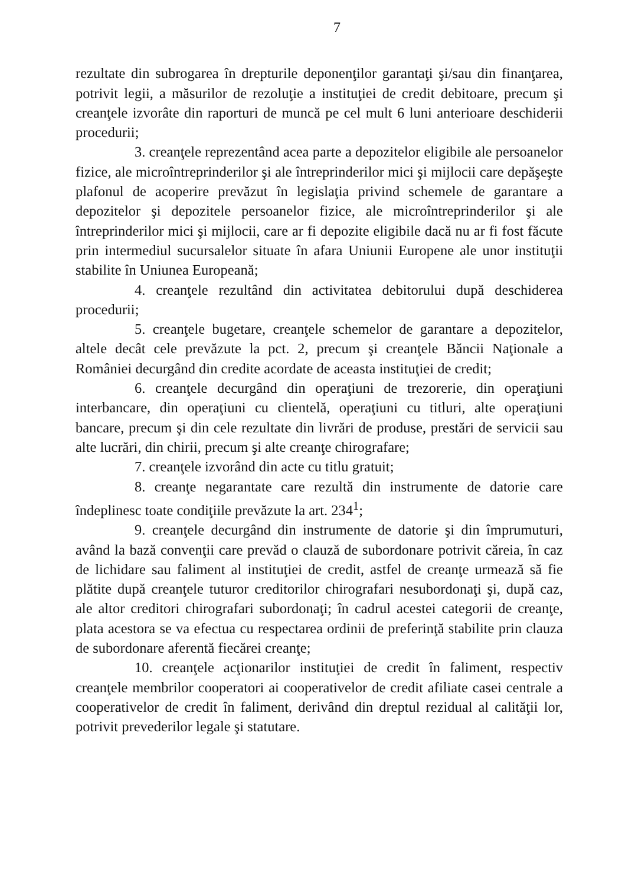7
rezultate din subrogarea în drepturile deponenţilor garantaţi şi/sau din finanţarea, potrivit legii, a măsurilor de rezoluţie a instituţiei de credit debitoare, precum şi creanţele izvorâte din raporturi de muncă pe cel mult 6 luni anterioare deschiderii procedurii;
3. creanţele reprezentând acea parte a depozitelor eligibile ale persoanelor fizice, ale microîntreprinderilor şi ale întreprinderilor mici şi mijlocii care depăşeşte plafonul de acoperire prevăzut în legislaţia privind schemele de garantare a depozitelor şi depozitele persoanelor fizice, ale microîntreprinderilor şi ale întreprinderilor mici şi mijlocii, care ar fi depozite eligibile dacă nu ar fi fost făcute prin intermediul sucursalelor situate în afara Uniunii Europene ale unor instituţii stabilite în Uniunea Europeană;
4. creanţele rezultând din activitatea debitorului după deschiderea procedurii;
5. creanţele bugetare, creanţele schemelor de garantare a depozitelor, altele decât cele prevăzute la pct. 2, precum şi creanţele Băncii Naţionale a României decurgând din credite acordate de aceasta instituţiei de credit;
6. creanţele decurgând din operaţiuni de trezorerie, din operaţiuni interbancare, din operaţiuni cu clientelă, operaţiuni cu titluri, alte operaţiuni bancare, precum şi din cele rezultate din livrări de produse, prestări de servicii sau alte lucrări, din chirii, precum şi alte creanţe chirografare;
7. creanţele izvorând din acte cu titlu gratuit;
8. creanţe negarantate care rezultă din instrumente de datorie care îndeplinesc toate condiţiile prevăzute la art. 234<sup>1</sup>;
9. creanţele decurgând din instrumente de datorie şi din împrumuturi, având la bază convenţii care prevăd o clauză de subordonare potrivit căreia, în caz de lichidare sau faliment al instituţiei de credit, astfel de creanţe urmează să fie plătite după creanţele tuturor creditorilor chirografari nesubordonaţi şi, după caz, ale altor creditori chirografari subordonaţi; în cadrul acestei categorii de creanţe, plata acestora se va efectua cu respectarea ordinii de preferinţă stabilite prin clauza de subordonare aferentă fiecărei creanţe;
10. creanţele acţionarilor instituţiei de credit în faliment, respectiv creanţele membrilor cooperatori ai cooperativelor de credit afiliate casei centrale a cooperativelor de credit în faliment, derivând din dreptul rezidual al calităţii lor, potrivit prevederilor legale şi statutare.